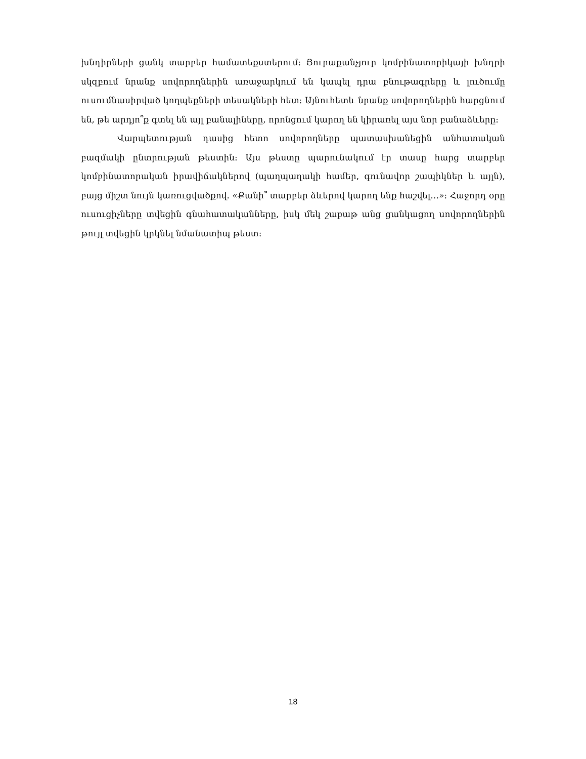խնդիրների ցանկ տարբեր համատեքստերում: Յուրաքանչյուր կոմբինատորիկայի խնդրի սկզբում նրանք սովորողներին առաջարկում են կապել դրա բնութագրերը և լուծումը ուսումնասիրված կողպեքների տեսակների հետ: Այնուհետև նրանք սովորողներին հարցնում են, թե արդյո՞ք գտել են այլ բանալիները, որոնցում կարող են կիրառել այս նոր բանաձևերը:
Վարպետության դասից հետո սովորողները պատասխանեցին անհատական բազմակի ընտրության թեստին: Այս թեստը պարունակում էր տասը հարց տարբեր կոմբինատորական իրավիճակներով (պաղպաղակի համեր, գունավոր շապիկներ և այլն), բայց միշտ նույն կառուցվածքով. «Քանի՞ տարբեր ձևերով կարող ենք հաշվել…»: Հաջորդ օրը ուսուցիչները տվեցին գնահատականները, իսկ մեկ շաբաթ անց ցանկացող սովորողներին թույլ տվեցին կրկնել նմանատիպ թեստ:
18